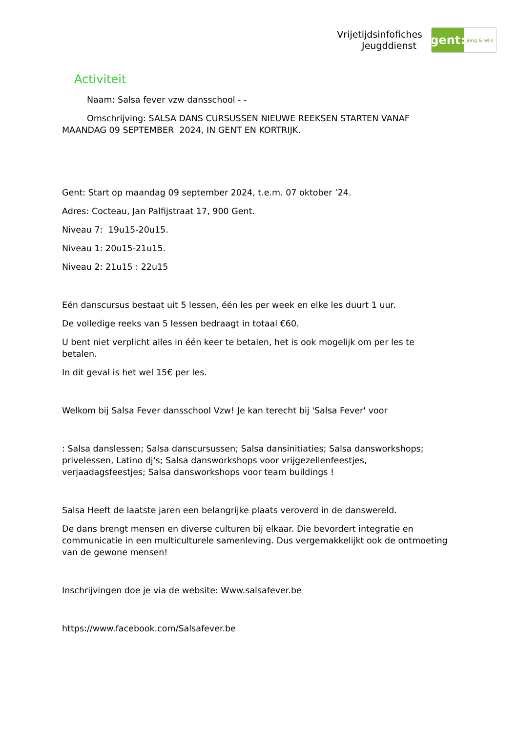Vrijetijdsinfofiches
Jeugddienst
gent:
jong & wijs
Activiteit
Naam: Salsa fever vzw dansschool - -
Omschrijving: SALSA DANS CURSUSSEN NIEUWE REEKSEN STARTEN VANAF MAANDAG 09 SEPTEMBER 2024, IN GENT EN KORTRIJK.
Gent: Start op maandag 09 september 2024, t.e.m. 07 oktober ’24.
Adres: Cocteau, Jan Palfijstraat 17, 900 Gent.
Niveau 7: 19u15-20u15.
Niveau 1: 20u15-21u15.
Niveau 2: 21u15 : 22u15
Eén danscursus bestaat uit 5 lessen, één les per week en elke les duurt 1 uur.
De volledige reeks van 5 lessen bedraagt in totaal €60.
U bent niet verplicht alles in één keer te betalen, het is ook mogelijk om per les te betalen.
In dit geval is het wel 15€ per les.
Welkom bij Salsa Fever dansschool Vzw! Je kan terecht bij 'Salsa Fever' voor
: Salsa danslessen; Salsa danscursussen; Salsa dansinitiaties; Salsa dansworkshops; privelessen, Latino dj's; Salsa dansworkshops voor vrijgezellenfeestjes, verjaadagsfeestjes; Salsa dansworkshops voor team buildings !
Salsa Heeft de laatste jaren een belangrijke plaats veroverd in de danswereld.
De dans brengt mensen en diverse culturen bij elkaar. Die bevordert integratie en communicatie in een multiculturele samenleving. Dus vergemakkelijkt ook de ontmoeting van de gewone mensen!
Inschrijvingen doe je via de website: Www.salsafever.be
https://www.facebook.com/Salsafever.be